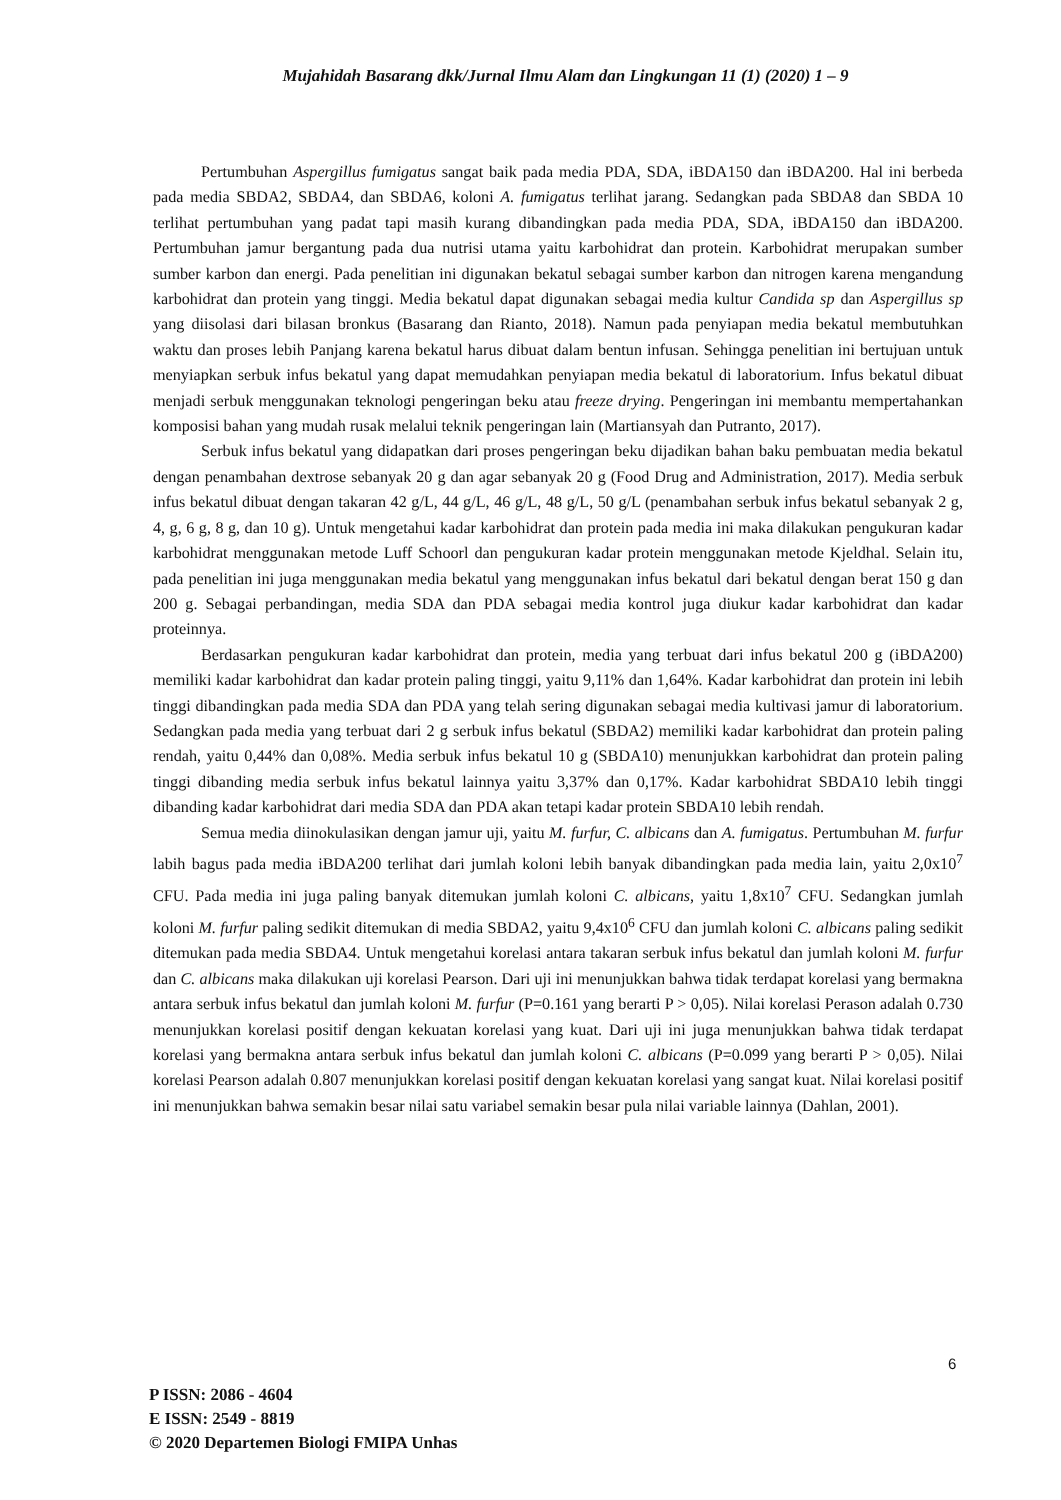Mujahidah Basarang dkk/Jurnal Ilmu Alam dan Lingkungan 11 (1) (2020) 1 – 9
Pertumbuhan Aspergillus fumigatus sangat baik pada media PDA, SDA, iBDA150 dan iBDA200. Hal ini berbeda pada media SBDA2, SBDA4, dan SBDA6, koloni A. fumigatus terlihat jarang. Sedangkan pada SBDA8 dan SBDA 10 terlihat pertumbuhan yang padat tapi masih kurang dibandingkan pada media PDA, SDA, iBDA150 dan iBDA200. Pertumbuhan jamur bergantung pada dua nutrisi utama yaitu karbohidrat dan protein. Karbohidrat merupakan sumber sumber karbon dan energi. Pada penelitian ini digunakan bekatul sebagai sumber karbon dan nitrogen karena mengandung karbohidrat dan protein yang tinggi. Media bekatul dapat digunakan sebagai media kultur Candida sp dan Aspergillus sp yang diisolasi dari bilasan bronkus (Basarang dan Rianto, 2018). Namun pada penyiapan media bekatul membutuhkan waktu dan proses lebih Panjang karena bekatul harus dibuat dalam bentun infusan. Sehingga penelitian ini bertujuan untuk menyiapkan serbuk infus bekatul yang dapat memudahkan penyiapan media bekatul di laboratorium. Infus bekatul dibuat menjadi serbuk menggunakan teknologi pengeringan beku atau freeze drying. Pengeringan ini membantu mempertahankan komposisi bahan yang mudah rusak melalui teknik pengeringan lain (Martiansyah dan Putranto, 2017).
Serbuk infus bekatul yang didapatkan dari proses pengeringan beku dijadikan bahan baku pembuatan media bekatul dengan penambahan dextrose sebanyak 20 g dan agar sebanyak 20 g (Food Drug and Administration, 2017). Media serbuk infus bekatul dibuat dengan takaran 42 g/L, 44 g/L, 46 g/L, 48 g/L, 50 g/L (penambahan serbuk infus bekatul sebanyak 2 g, 4, g, 6 g, 8 g, dan 10 g). Untuk mengetahui kadar karbohidrat dan protein pada media ini maka dilakukan pengukuran kadar karbohidrat menggunakan metode Luff Schoorl dan pengukuran kadar protein menggunakan metode Kjeldhal. Selain itu, pada penelitian ini juga menggunakan media bekatul yang menggunakan infus bekatul dari bekatul dengan berat 150 g dan 200 g. Sebagai perbandingan, media SDA dan PDA sebagai media kontrol juga diukur kadar karbohidrat dan kadar proteinnya.
Berdasarkan pengukuran kadar karbohidrat dan protein, media yang terbuat dari infus bekatul 200 g (iBDA200) memiliki kadar karbohidrat dan kadar protein paling tinggi, yaitu 9,11% dan 1,64%. Kadar karbohidrat dan protein ini lebih tinggi dibandingkan pada media SDA dan PDA yang telah sering digunakan sebagai media kultivasi jamur di laboratorium. Sedangkan pada media yang terbuat dari 2 g serbuk infus bekatul (SBDA2) memiliki kadar karbohidrat dan protein paling rendah, yaitu 0,44% dan 0,08%. Media serbuk infus bekatul 10 g (SBDA10) menunjukkan karbohidrat dan protein paling tinggi dibanding media serbuk infus bekatul lainnya yaitu 3,37% dan 0,17%. Kadar karbohidrat SBDA10 lebih tinggi dibanding kadar karbohidrat dari media SDA dan PDA akan tetapi kadar protein SBDA10 lebih rendah.
Semua media diinokulasikan dengan jamur uji, yaitu M. furfur, C. albicans dan A. fumigatus. Pertumbuhan M. furfur labih bagus pada media iBDA200 terlihat dari jumlah koloni lebih banyak dibandingkan pada media lain, yaitu 2,0x10<sup>7</sup> CFU. Pada media ini juga paling banyak ditemukan jumlah koloni C. albicans, yaitu 1,8x10<sup>7</sup> CFU. Sedangkan jumlah koloni M. furfur paling sedikit ditemukan di media SBDA2, yaitu 9,4x10<sup>6</sup> CFU dan jumlah koloni C. albicans paling sedikit ditemukan pada media SBDA4. Untuk mengetahui korelasi antara takaran serbuk infus bekatul dan jumlah koloni M. furfur dan C. albicans maka dilakukan uji korelasi Pearson. Dari uji ini menunjukkan bahwa tidak terdapat korelasi yang bermakna antara serbuk infus bekatul dan jumlah koloni M. furfur (P=0.161 yang berarti P > 0,05). Nilai korelasi Perason adalah 0.730 menunjukkan korelasi positif dengan kekuatan korelasi yang kuat. Dari uji ini juga menunjukkan bahwa tidak terdapat korelasi yang bermakna antara serbuk infus bekatul dan jumlah koloni C. albicans (P=0.099 yang berarti P > 0,05). Nilai korelasi Pearson adalah 0.807 menunjukkan korelasi positif dengan kekuatan korelasi yang sangat kuat. Nilai korelasi positif ini menunjukkan bahwa semakin besar nilai satu variabel semakin besar pula nilai variable lainnya (Dahlan, 2001).
6
P ISSN: 2086 - 4604
E ISSN: 2549 - 8819
© 2020 Departemen Biologi FMIPA Unhas